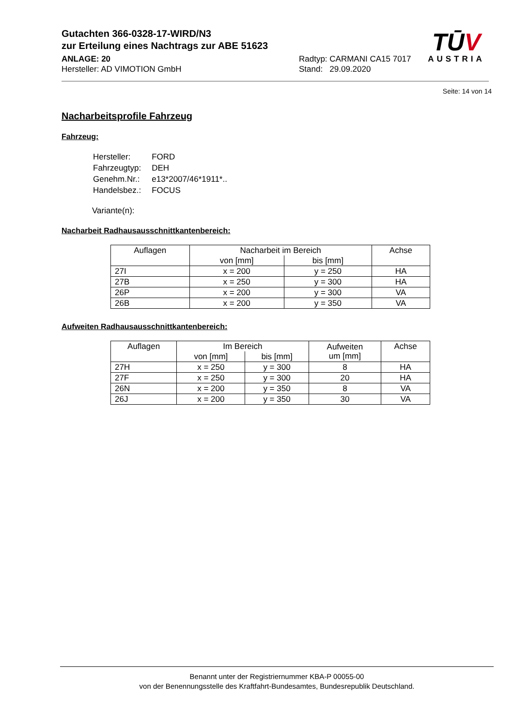Gutachten 366-0328-17-WIRD/N3
zur Erteilung eines Nachtrags zur ABE 51623
ANLAGE: 20
Hersteller: AD VIMOTION GmbH
Radtyp: CARMANI CA15 7017
Stand: 29.09.2020
TŪV
AUSTRIA
Seite: 14 von 14
Nacharbeitsprofile Fahrzeug
Fahrzeug:
| Hersteller: | FORD |
| Fahrzeugtyp: | DEH |
| Genehm.Nr.: | e13*2007/46*1911*.. |
| Handelsbez.: | FOCUS |
Variante(n):
Nacharbeit Radhausausschnittkantenbereich:
| Auflagen | Nacharbeit im Bereich | | Achse |
| --- | --- | --- | --- |
| | von [mm] | bis [mm] | |
| 27I | x = 200 | y = 250 | HA |
| 27B | x = 250 | y = 300 | HA |
| 26P | x = 200 | y = 300 | VA |
| 26B | x = 200 | y = 350 | VA |
Aufweiten Radhausausschnittkantenbereich:
| Auflagen | Im Bereich | | Aufweiten um [mm] | Achse |
| --- | --- | --- | --- | --- |
| | von [mm] | bis [mm] | | |
| 27H | x = 250 | y = 300 | 8 | HA |
| 27F | x = 250 | y = 300 | 20 | HA |
| 26N | x = 200 | y = 350 | 8 | VA |
| 26J | x = 200 | y = 350 | 30 | VA |
Benannt unter der Registriernummer KBA-P 00055-00
von der Benennungsstelle des Kraftfahrt-Bundesamtes, Bundesrepublik Deutschland.